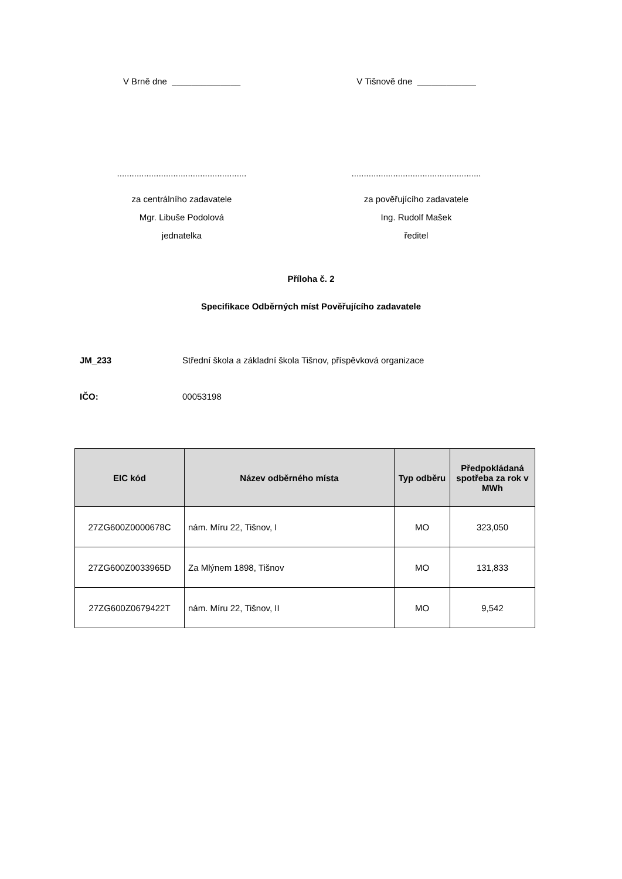V Brně dne ______________ V Tišnově dne ____________
.....................................................
.....................................................
za centrálního zadavatele
Mgr. Libuše Podolová
jednatelka
za pověřujícího zadavatele
Ing. Rudolf Mašek
ředitel
Příloha č. 2
Specifikace Odběrných míst Pověřujícího zadavatele
JM_233 Střední škola a základní škola Tišnov, příspěvková organizace
IČO: 00053198
| EIC kód | Název odběrného místa | Typ odběru | Předpokládaná spotřeba za rok v MWh |
| --- | --- | --- | --- |
| 27ZG600Z0000678C | nám. Míru 22, Tišnov, I | MO | 323,050 |
| 27ZG600Z0033965D | Za Mlýnem 1898, Tišnov | MO | 131,833 |
| 27ZG600Z0679422T | nám. Míru 22, Tišnov, II | MO | 9,542 |